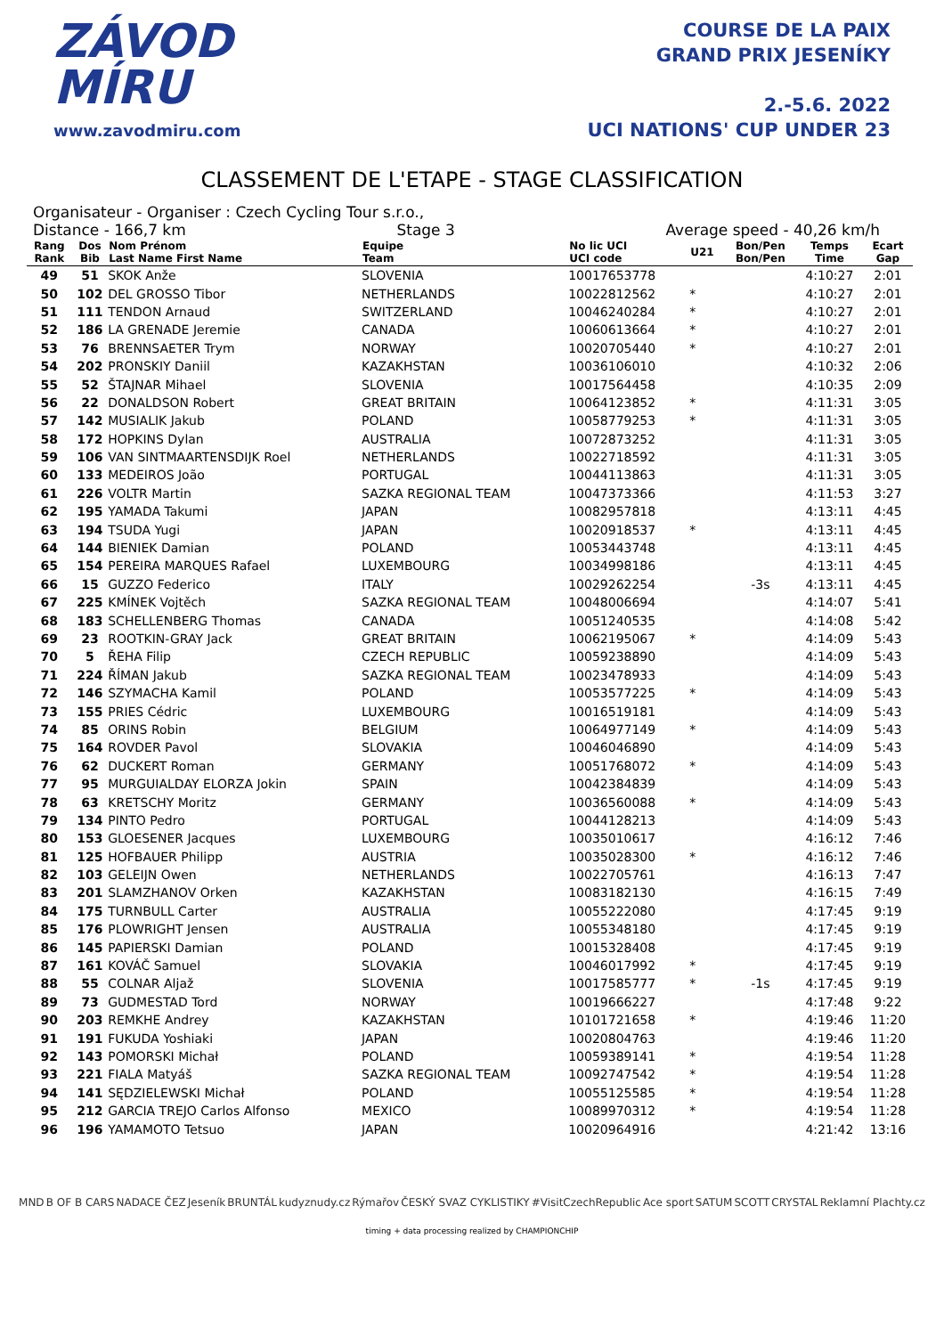ZÁVOD
MÍRU
www.zavodmiru.com
COURSE DE LA PAIX
GRAND PRIX JESENÍKY
2.-5.6. 2022
UCI NATIONS' CUP UNDER 23
CLASSEMENT DE L'ETAPE - STAGE CLASSIFICATION
Organisateur - Organiser : Czech Cycling Tour s.r.o.,
Distance - 166,7 km Stage 3 Average speed - 40,26 km/h
| Rang Rank | Dos Bib | Nom Prénom Last Name First Name | Equipe Team | No lic UCI UCI code | U21 | Bon/Pen Bon/Pen | Temps Time | Ecart Gap |
| --- | --- | --- | --- | --- | --- | --- | --- | --- |
| 49 | 51 | SKOK Anže | SLOVENIA | 10017653778 | | | 4:10:27 | 2:01 |
| 50 | 102 | DEL GROSSO Tibor | NETHERLANDS | 10022812562 | * | | 4:10:27 | 2:01 |
| 51 | 111 | TENDON Arnaud | SWITZERLAND | 10046240284 | * | | 4:10:27 | 2:01 |
| 52 | 186 | LA GRENADE Jeremie | CANADA | 10060613664 | * | | 4:10:27 | 2:01 |
| 53 | 76 | BRENNSAETER Trym | NORWAY | 10020705440 | * | | 4:10:27 | 2:01 |
| 54 | 202 | PRONSKIY Daniil | KAZAKHSTAN | 10036106010 | | | 4:10:32 | 2:06 |
| 55 | 52 | ŠTAJNAR Mihael | SLOVENIA | 10017564458 | | | 4:10:35 | 2:09 |
| 56 | 22 | DONALDSON Robert | GREAT BRITAIN | 10064123852 | * | | 4:11:31 | 3:05 |
| 57 | 142 | MUSIALIK Jakub | POLAND | 10058779253 | * | | 4:11:31 | 3:05 |
| 58 | 172 | HOPKINS Dylan | AUSTRALIA | 10072873252 | | | 4:11:31 | 3:05 |
| 59 | 106 | VAN SINTMAARTENSDIJK Roel | NETHERLANDS | 10022718592 | | | 4:11:31 | 3:05 |
| 60 | 133 | MEDEIROS João | PORTUGAL | 10044113863 | | | 4:11:31 | 3:05 |
| 61 | 226 | VOLTR Martin | SAZKA REGIONAL TEAM | 10047373366 | | | 4:11:53 | 3:27 |
| 62 | 195 | YAMADA Takumi | JAPAN | 10082957818 | | | 4:13:11 | 4:45 |
| 63 | 194 | TSUDA Yugi | JAPAN | 10020918537 | * | | 4:13:11 | 4:45 |
| 64 | 144 | BIENIEK Damian | POLAND | 10053443748 | | | 4:13:11 | 4:45 |
| 65 | 154 | PEREIRA MARQUES Rafael | LUXEMBOURG | 10034998186 | | | 4:13:11 | 4:45 |
| 66 | 15 | GUZZO Federico | ITALY | 10029262254 | | -3s | 4:13:11 | 4:45 |
| 67 | 225 | KMÍNEK Vojtěch | SAZKA REGIONAL TEAM | 10048006694 | | | 4:14:07 | 5:41 |
| 68 | 183 | SCHELLENBERG Thomas | CANADA | 10051240535 | | | 4:14:08 | 5:42 |
| 69 | 23 | ROOTKIN-GRAY Jack | GREAT BRITAIN | 10062195067 | * | | 4:14:09 | 5:43 |
| 70 | 5 | ŘEHA Filip | CZECH REPUBLIC | 10059238890 | | | 4:14:09 | 5:43 |
| 71 | 224 | ŘÍMAN Jakub | SAZKA REGIONAL TEAM | 10023478933 | | | 4:14:09 | 5:43 |
| 72 | 146 | SZYMACHA Kamil | POLAND | 10053577225 | * | | 4:14:09 | 5:43 |
| 73 | 155 | PRIES Cédric | LUXEMBOURG | 10016519181 | | | 4:14:09 | 5:43 |
| 74 | 85 | ORINS Robin | BELGIUM | 10064977149 | * | | 4:14:09 | 5:43 |
| 75 | 164 | ROVDER Pavol | SLOVAKIA | 10046046890 | | | 4:14:09 | 5:43 |
| 76 | 62 | DUCKERT Roman | GERMANY | 10051768072 | * | | 4:14:09 | 5:43 |
| 77 | 95 | MURGUIALDAY ELORZA Jokin | SPAIN | 10042384839 | | | 4:14:09 | 5:43 |
| 78 | 63 | KRETSCHY Moritz | GERMANY | 10036560088 | * | | 4:14:09 | 5:43 |
| 79 | 134 | PINTO Pedro | PORTUGAL | 10044128213 | | | 4:14:09 | 5:43 |
| 80 | 153 | GLOESENER Jacques | LUXEMBOURG | 10035010617 | | | 4:16:12 | 7:46 |
| 81 | 125 | HOFBAUER Philipp | AUSTRIA | 10035028300 | * | | 4:16:12 | 7:46 |
| 82 | 103 | GELEIJN Owen | NETHERLANDS | 10022705761 | | | 4:16:13 | 7:47 |
| 83 | 201 | SLAMZHANOV Orken | KAZAKHSTAN | 10083182130 | | | 4:16:15 | 7:49 |
| 84 | 175 | TURNBULL Carter | AUSTRALIA | 10055222080 | | | 4:17:45 | 9:19 |
| 85 | 176 | PLOWRIGHT Jensen | AUSTRALIA | 10055348180 | | | 4:17:45 | 9:19 |
| 86 | 145 | PAPIERSKI Damian | POLAND | 10015328408 | | | 4:17:45 | 9:19 |
| 87 | 161 | KOVÁČ Samuel | SLOVAKIA | 10046017992 | * | | 4:17:45 | 9:19 |
| 88 | 55 | COLNAR Aljaž | SLOVENIA | 10017585777 | * | -1s | 4:17:45 | 9:19 |
| 89 | 73 | GUDMESTAD Tord | NORWAY | 10019666227 | | | 4:17:48 | 9:22 |
| 90 | 203 | REMKHE Andrey | KAZAKHSTAN | 10101721658 | * | | 4:19:46 | 11:20 |
| 91 | 191 | FUKUDA Yoshiaki | JAPAN | 10020804763 | | | 4:19:46 | 11:20 |
| 92 | 143 | POMORSKI Michał | POLAND | 10059389141 | * | | 4:19:54 | 11:28 |
| 93 | 221 | FIALA Matyáš | SAZKA REGIONAL TEAM | 10092747542 | * | | 4:19:54 | 11:28 |
| 94 | 141 | SĘDZIELEWSKI Michał | POLAND | 10055125585 | * | | 4:19:54 | 11:28 |
| 95 | 212 | GARCIA TREJO Carlos Alfonso | MEXICO | 10089970312 | * | | 4:19:54 | 11:28 |
| 96 | 196 | YAMAMOTO Tetsuo | JAPAN | 10020964916 | | | 4:21:42 | 13:16 |
MND B OF B CARS NADACE ČEZ Jeseník BRUNTÁL kudyznudy.cz Rýmařov ČESKÝ SVAZ CYKLISTIKY #VisitCzechRepublic Ace sport SATUM SCOTT CRYSTAL Reklamní Plachty.cz
timing + data processing realized by CHAMPIONCHIP